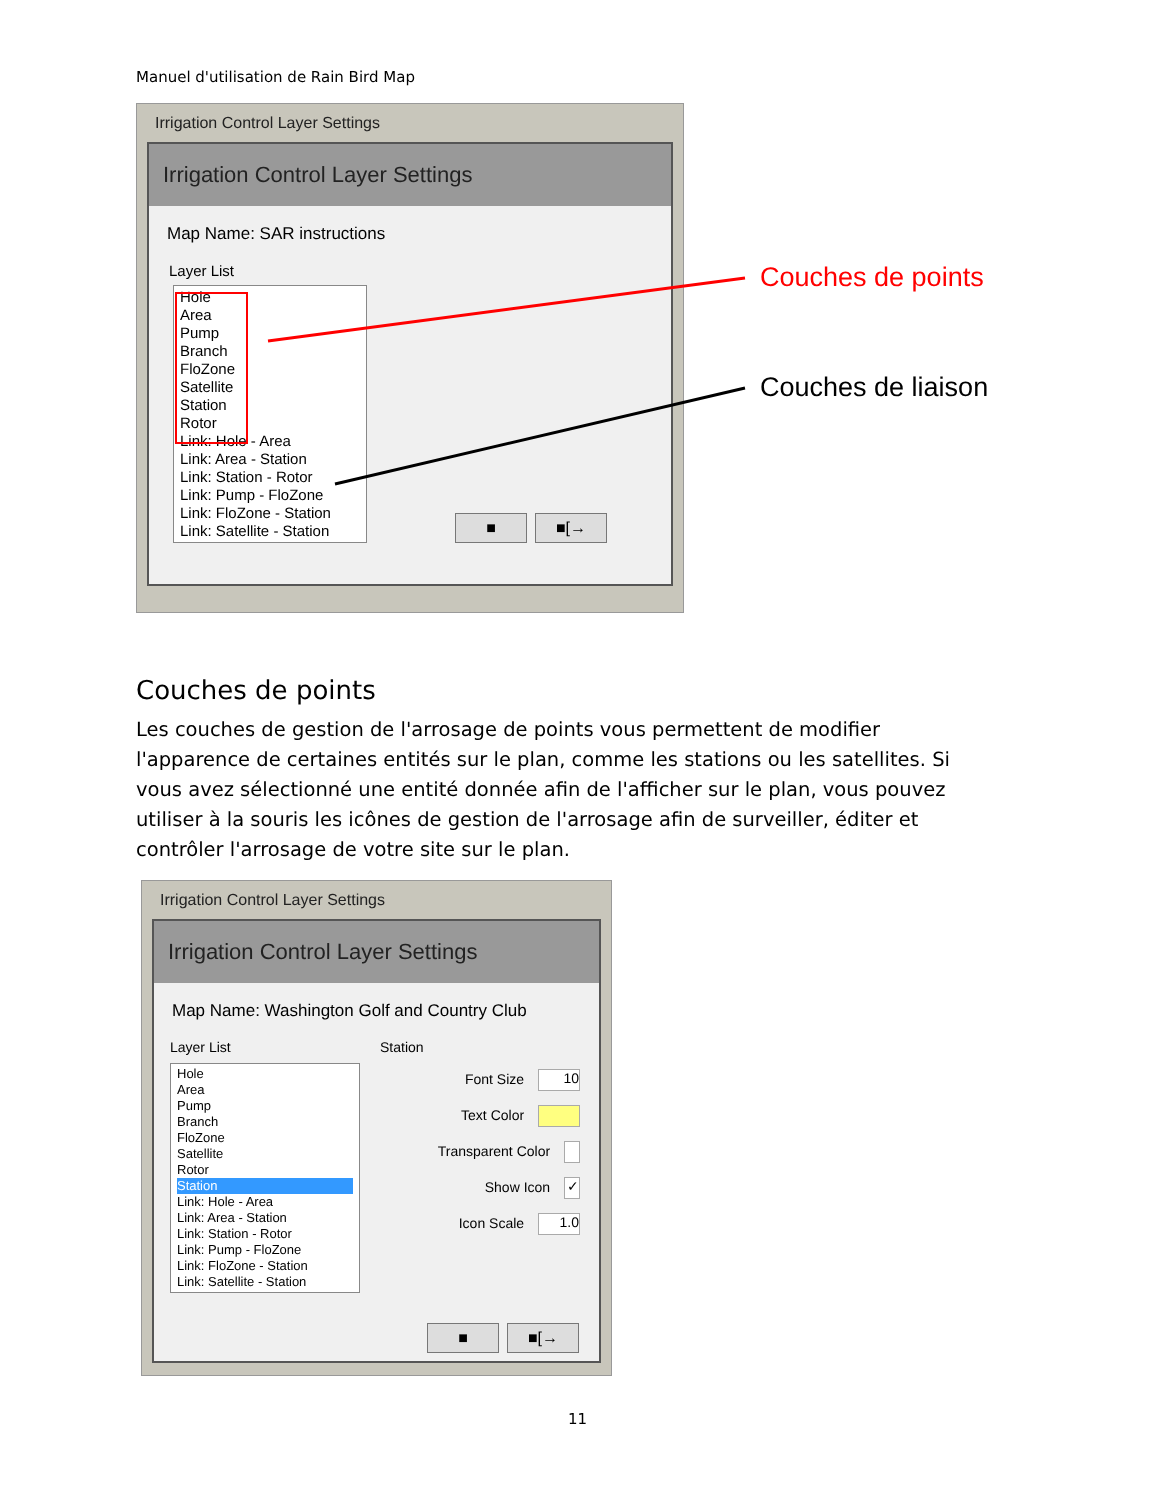Manuel d'utilisation de Rain Bird Map
Irrigation Control Layer Settings
Irrigation Control Layer Settings
Map Name: SAR instructions
Layer List
Hole
Area
Pump
Branch
FloZone
Satellite
Station
Rotor
Link: Hole - Area
Link: Area - Station
Link: Station - Rotor
Link: Pump - FloZone
Link: FloZone - Station
Link: Satellite - Station
■ ■[→
Couches de points
Couches de liaison
Couches de points
Les couches de gestion de l'arrosage de points vous permettent de modifier l'apparence de certaines entités sur le plan, comme les stations ou les satellites. Si vous avez sélectionné une entité donnée afin de l'afficher sur le plan, vous pouvez utiliser à la souris les icônes de gestion de l'arrosage afin de surveiller, éditer et contrôler l'arrosage de votre site sur le plan.
Irrigation Control Layer Settings
Irrigation Control Layer Settings
Map Name: Washington Golf and Country Club
Layer List
Hole
Area
Pump
Branch
FloZone
Satellite
Rotor
Station
Link: Hole - Area
Link: Area - Station
Link: Station - Rotor
Link: Pump - FloZone
Link: FloZone - Station
Link: Satellite - Station
Station
Font Size 10
Text Color
Transparent Color
Show Icon ✓
Icon Scale 1.0
■ ■[→
11